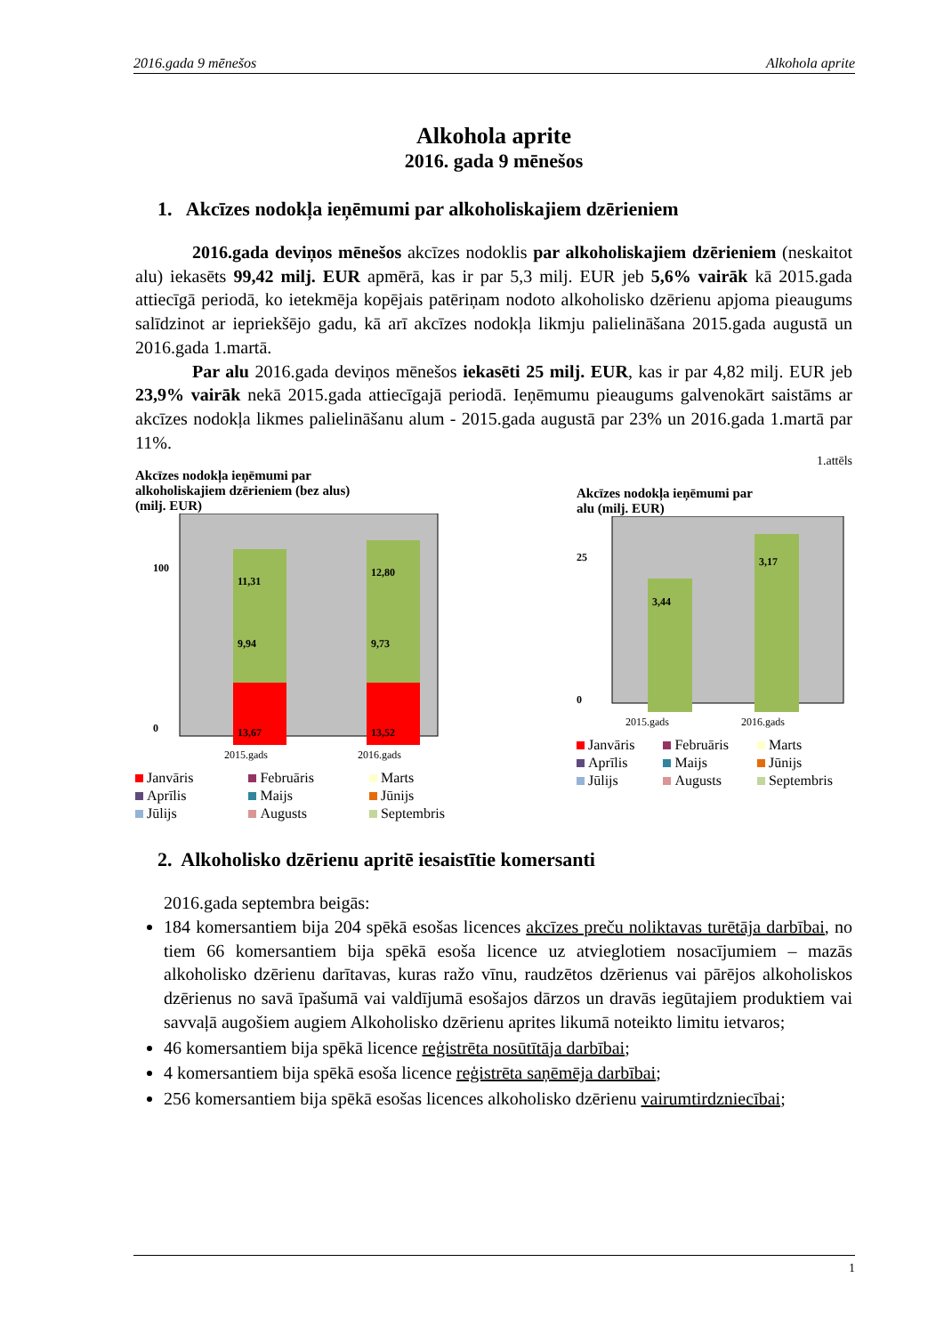2016.gada 9 mēnešos Alkohola aprite
Alkohola aprite
2016. gada 9 mēnešos
1. Akcīzes nodokļa ieņēmumi par alkoholiskajiem dzērieniem
2016.gada deviņos mēnešos akcīzes nodoklis par alkoholiskajiem dzērieniem (neskaitot alu) iekasēts 99,42 milj. EUR apmērā, kas ir par 5,3 milj. EUR jeb 5,6% vairāk kā 2015.gada attiecīgā periodā, ko ietekmēja kopējais patēriņam nodoto alkoholisko dzērienu apjoma pieaugums salīdzinot ar iepriekšējo gadu, kā arī akcīzes nodokļa likmju palielināšana 2015.gada augustā un 2016.gada 1.martā.
Par alu 2016.gada deviņos mēnešos iekasēti 25 milj. EUR, kas ir par 4,82 milj. EUR jeb 23,9% vairāk nekā 2015.gada attiecīgajā periodā. Ieņēmumu pieaugums galvenokārt saistāms ar akcīzes nodokļa likmes palielināšanu alum - 2015.gada augustā par 23% un 2016.gada 1.martā par 11%.
1.attēls
Akcīzes nodokļa ieņēmumi par
alkoholiskajiem dzērieniem (bez alus)
(milj. EUR)
100
0
11,31
9,94
13,67
12,80
9,73
13,52
2015.gads
2016.gads
Janvāris Februāris Marts Aprīlis Maijs Jūnijs Jūlijs Augusts Septembris
Akcīzes nodokļa ieņēmumi par
alu (milj. EUR)
25
0
3,44
3,17
2015.gads
2016.gads
Janvāris Februāris Marts Aprīlis Maijs Jūnijs Jūlijs Augusts Septembris
2. Alkoholisko dzērienu apritē iesaistītie komersanti
2016.gada septembra beigās:
184 komersantiem bija 204 spēkā esošas licences akcīzes preču noliktavas turētāja darbībai, no tiem 66 komersantiem bija spēkā esoša licence uz atvieglotiem nosacījumiem – mazās alkoholisko dzērienu darītavas, kuras ražo vīnu, raudzētos dzērienus vai pārējos alkoholiskos dzērienus no savā īpašumā vai valdījumā esošajos dārzos un dravās iegūtajiem produktiem vai savvaļā augošiem augiem Alkoholisko dzērienu aprites likumā noteikto limitu ietvaros;
46 komersantiem bija spēkā licence reģistrēta nosūtītāja darbībai;
4 komersantiem bija spēkā esoša licence reģistrēta saņēmēja darbībai;
256 komersantiem bija spēkā esošas licences alkoholisko dzērienu vairumtirdzniecībai;
1